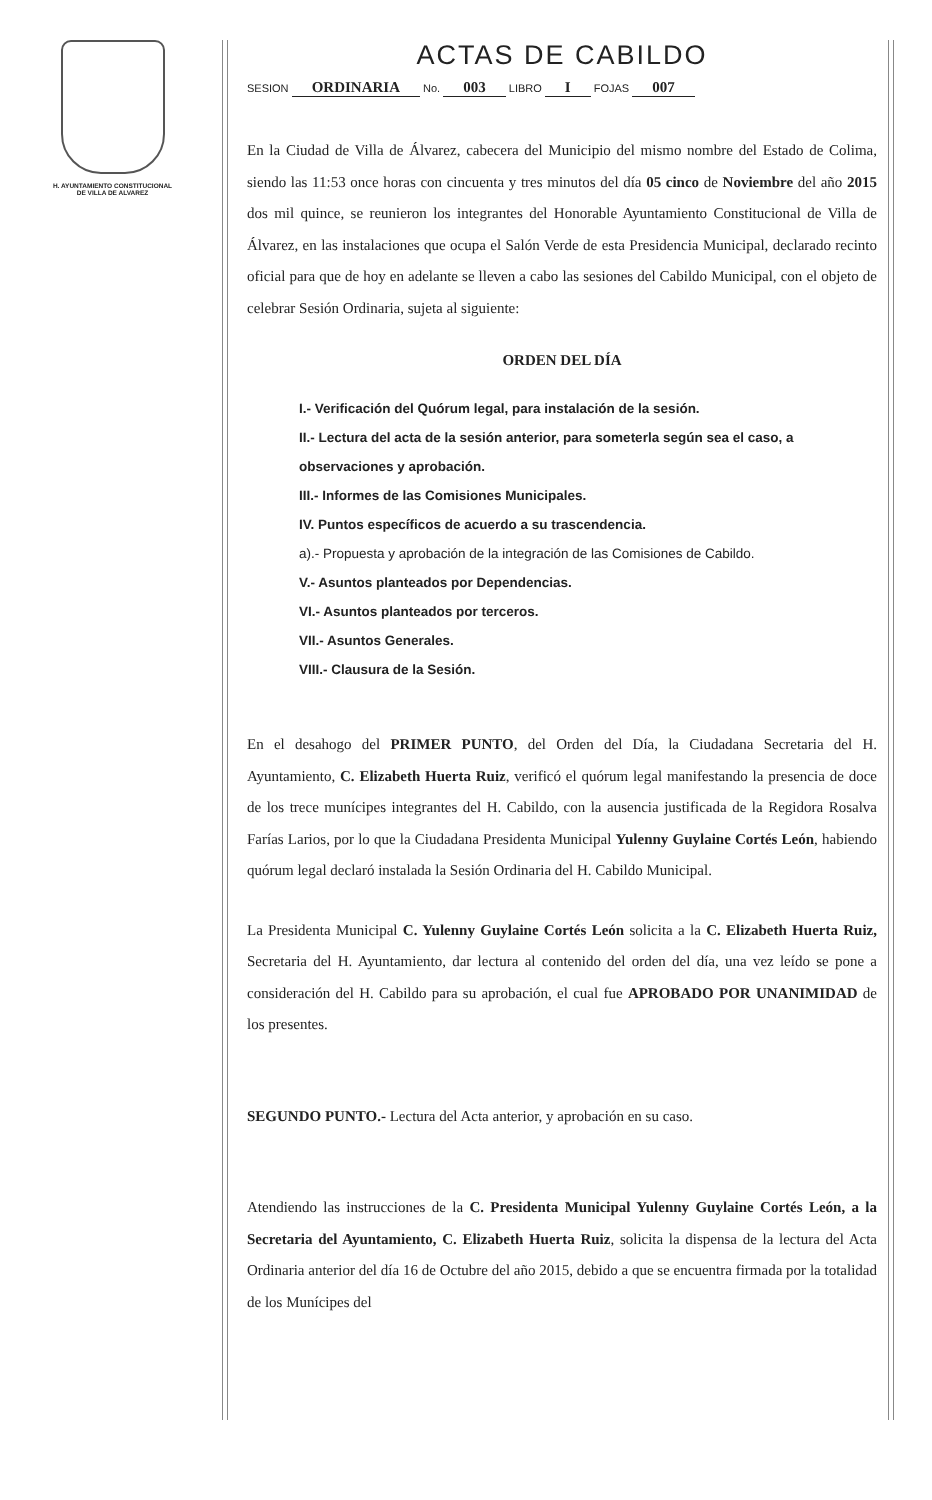H. AYUNTAMIENTO CONSTITUCIONAL
DE VILLA DE ALVAREZ
ACTAS DE CABILDO
SESION ORDINARIA No. 003 LIBRO I FOJAS 007
En la Ciudad de Villa de Álvarez, cabecera del Municipio del mismo nombre del Estado de Colima, siendo las 11:53 once horas con cincuenta y tres minutos del día 05 cinco de Noviembre del año 2015 dos mil quince, se reunieron los integrantes del Honorable Ayuntamiento Constitucional de Villa de Álvarez, en las instalaciones que ocupa el Salón Verde de esta Presidencia Municipal, declarado recinto oficial para que de hoy en adelante se lleven a cabo las sesiones del Cabildo Municipal, con el objeto de celebrar Sesión Ordinaria, sujeta al siguiente:
ORDEN DEL DÍA
I.- Verificación del Quórum legal, para instalación de la sesión.
II.- Lectura del acta de la sesión anterior, para someterla según sea el caso, a observaciones y aprobación.
III.- Informes de las Comisiones Municipales.
IV. Puntos específicos de acuerdo a su trascendencia.
a).- Propuesta y aprobación de la integración de las Comisiones de Cabildo.
V.- Asuntos planteados por Dependencias.
VI.- Asuntos planteados por terceros.
VII.- Asuntos Generales.
VIII.- Clausura de la Sesión.
En el desahogo del PRIMER PUNTO, del Orden del Día, la Ciudadana Secretaria del H. Ayuntamiento, C. Elizabeth Huerta Ruiz, verificó el quórum legal manifestando la presencia de doce de los trece munícipes integrantes del H. Cabildo, con la ausencia justificada de la Regidora Rosalva Farías Larios, por lo que la Ciudadana Presidenta Municipal Yulenny Guylaine Cortés León, habiendo quórum legal declaró instalada la Sesión Ordinaria del H. Cabildo Municipal.
La Presidenta Municipal C. Yulenny Guylaine Cortés León solicita a la C. Elizabeth Huerta Ruiz, Secretaria del H. Ayuntamiento, dar lectura al contenido del orden del día, una vez leído se pone a consideración del H. Cabildo para su aprobación, el cual fue APROBADO POR UNANIMIDAD de los presentes.
SEGUNDO PUNTO.- Lectura del Acta anterior, y aprobación en su caso.
Atendiendo las instrucciones de la C. Presidenta Municipal Yulenny Guylaine Cortés León, a la Secretaria del Ayuntamiento, C. Elizabeth Huerta Ruiz, solicita la dispensa de la lectura del Acta Ordinaria anterior del día 16 de Octubre del año 2015, debido a que se encuentra firmada por la totalidad de los Munícipes del